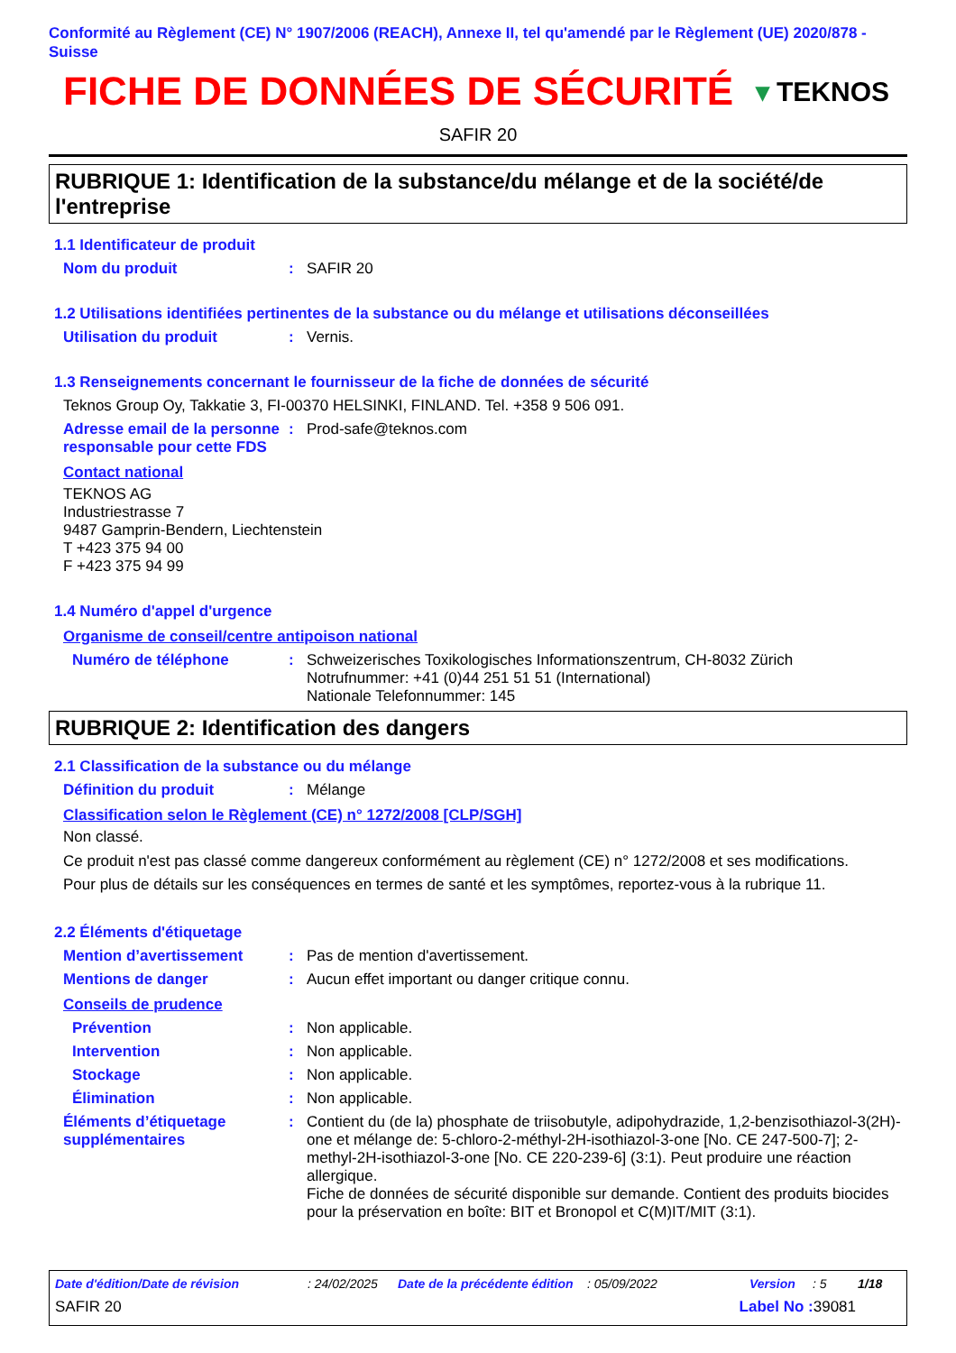Conformité au Règlement (CE) N° 1907/2006 (REACH), Annexe II, tel qu'amendé par le Règlement (UE) 2020/878 - Suisse
FICHE DE DONNÉES DE SÉCURITÉ
▾ TEKNOS
SAFIR 20
RUBRIQUE 1: Identification de la substance/du mélange et de la société/de l'entreprise
1.1 Identificateur de produit
Nom du produit : SAFIR 20
1.2 Utilisations identifiées pertinentes de la substance ou du mélange et utilisations déconseillées
Utilisation du produit : Vernis.
1.3 Renseignements concernant le fournisseur de la fiche de données de sécurité
Teknos Group Oy, Takkatie 3, FI-00370 HELSINKI, FINLAND. Tel. +358 9 506 091.
Adresse email de la personne responsable pour cette FDS
: Prod-safe@teknos.com
Contact national
TEKNOS AG
Industriestrasse 7
9487 Gamprin-Bendern, Liechtenstein
T +423 375 94 00
F +423 375 94 99
1.4 Numéro d'appel d'urgence
Organisme de conseil/centre antipoison national
Numéro de téléphone : Schweizerisches Toxikologisches Informationszentrum, CH-8032 Zürich
Notrufnummer: +41 (0)44 251 51 51 (International)
Nationale Telefonnummer: 145
RUBRIQUE 2: Identification des dangers
2.1 Classification de la substance ou du mélange
Définition du produit : Mélange
Classification selon le Règlement (CE) n° 1272/2008 [CLP/SGH]
Non classé.
Ce produit n'est pas classé comme dangereux conformément au règlement (CE) n° 1272/2008 et ses modifications.
Pour plus de détails sur les conséquences en termes de santé et les symptômes, reportez-vous à la rubrique 11.
2.2 Éléments d'étiquetage
Mention d’avertissement : Pas de mention d'avertissement.
Mentions de danger : Aucun effet important ou danger critique connu.
Conseils de prudence
Prévention : Non applicable.
Intervention : Non applicable.
Stockage : Non applicable.
Élimination : Non applicable.
Éléments d’étiquetage supplémentaires
: Contient du (de la) phosphate de triisobutyle, adipohydrazide, 1,2-benzisothiazol-3(2H)-one et mélange de: 5-chloro-2-méthyl-2H-isothiazol-3-one [No. CE 247-500-7]; 2-methyl-2H-isothiazol-3-one [No. CE 220-239-6] (3:1). Peut produire une réaction allergique.
Fiche de données de sécurité disponible sur demande. Contient des produits biocides pour la préservation en boîte: BIT et Bronopol et C(M)IT/MIT (3:1).
Date d'édition/Date de révision: 24/02/2025 Date de la précédente édition: 05/09/2022 Version: 5 1/18
SAFIR 20 Label No : 39081